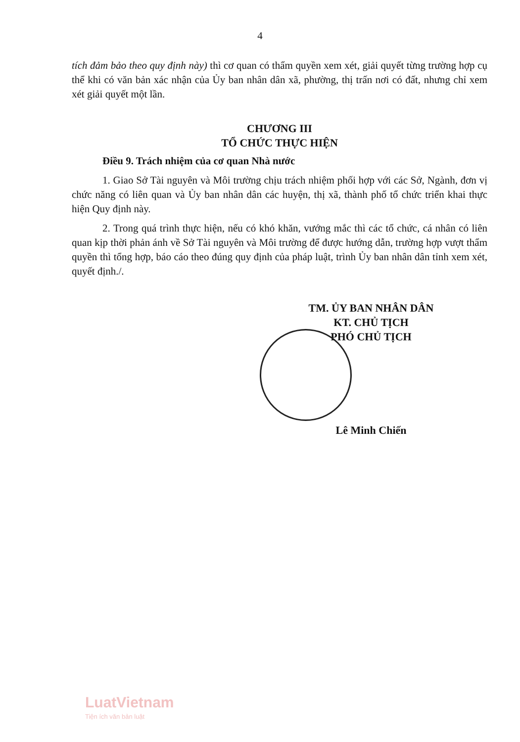4
tích đảm bảo theo quy định này) thì cơ quan có thẩm quyền xem xét, giải quyết từng trường hợp cụ thể khi có văn bản xác nhận của Ủy ban nhân dân xã, phường, thị trấn nơi có đất, nhưng chỉ xem xét giải quyết một lần.
CHƯƠNG III
TỔ CHỨC THỰC HIỆN
Điều 9. Trách nhiệm của cơ quan Nhà nước
1. Giao Sở Tài nguyên và Môi trường chịu trách nhiệm phối hợp với các Sở, Ngành, đơn vị chức năng có liên quan và Ủy ban nhân dân các huyện, thị xã, thành phố tổ chức triển khai thực hiện Quy định này.
2. Trong quá trình thực hiện, nếu có khó khăn, vướng mắc thì các tổ chức, cá nhân có liên quan kịp thời phản ánh về Sở Tài nguyên và Môi trường để được hướng dẫn, trường hợp vượt thẩm quyền thì tổng hợp, báo cáo theo đúng quy định của pháp luật, trình Ủy ban nhân dân tỉnh xem xét, quyết định./.
TM. ỦY BAN NHÂN DÂN
KT. CHỦ TỊCH
PHÓ CHỦ TỊCH
Lê Minh Chiến
LuatVietnam
Tiện ích văn bản luật